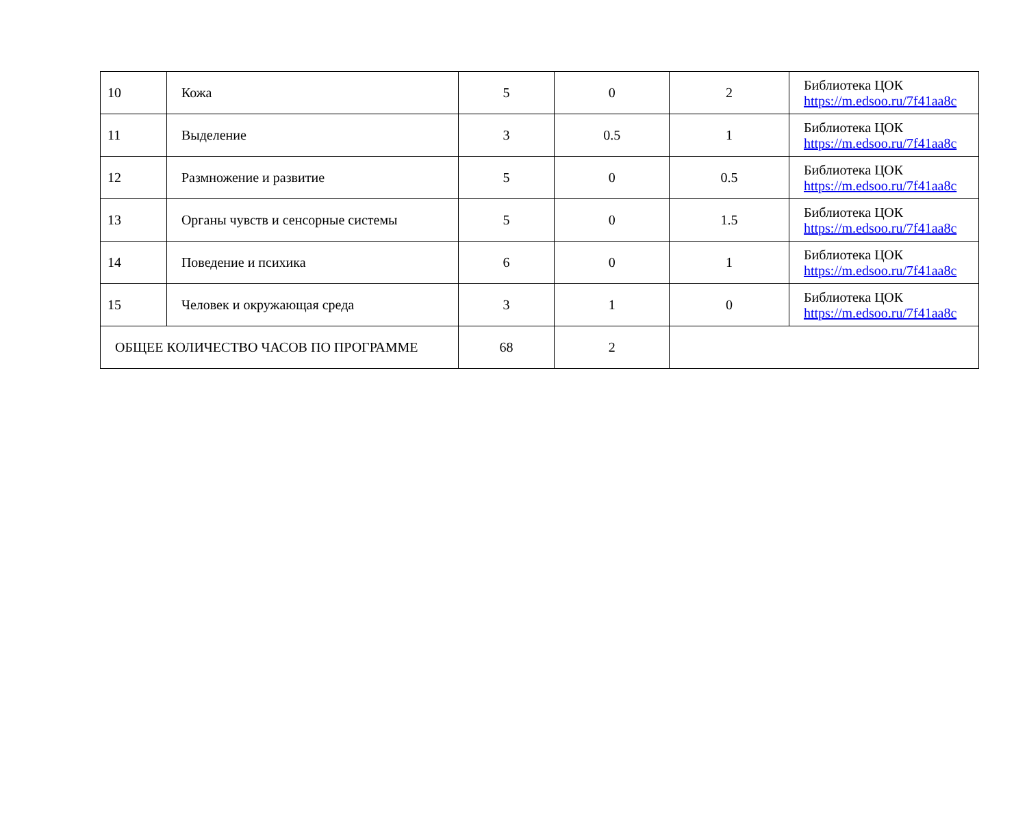| 10 | Кожа | 5 | 0 | 2 | Библиотека ЦОК https://m.edsoo.ru/7f41aa8c |
| 11 | Выделение | 3 | 0.5 | 1 | Библиотека ЦОК https://m.edsoo.ru/7f41aa8c |
| 12 | Размножение и развитие | 5 | 0 | 0.5 | Библиотека ЦОК https://m.edsoo.ru/7f41aa8c |
| 13 | Органы чувств и сенсорные системы | 5 | 0 | 1.5 | Библиотека ЦОК https://m.edsoo.ru/7f41aa8c |
| 14 | Поведение и психика | 6 | 0 | 1 | Библиотека ЦОК https://m.edsoo.ru/7f41aa8c |
| 15 | Человек и окружающая среда | 3 | 1 | 0 | Библиотека ЦОК https://m.edsoo.ru/7f41aa8c |
| ОБЩЕЕ КОЛИЧЕСТВО ЧАСОВ ПО ПРОГРАММЕ | | 68 | 2 | | |